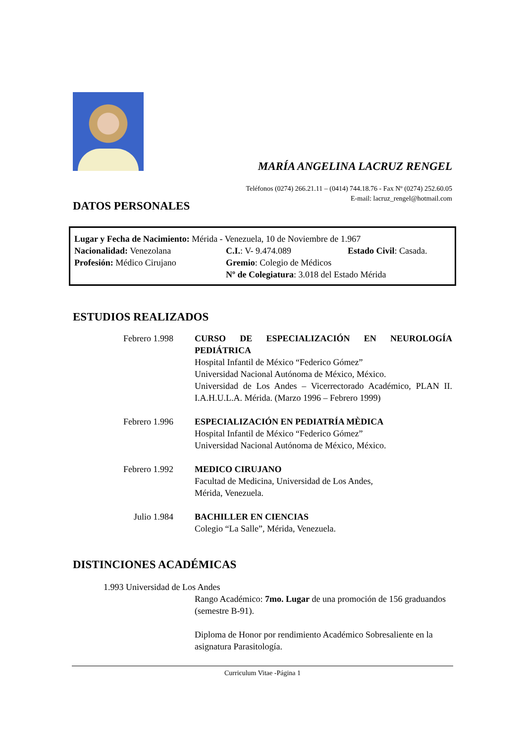MARÍA ANGELINA LACRUZ RENGEL
Teléfonos (0274) 266.21.11 – (0414) 744.18.76 - Fax Nº (0274) 252.60.05
E-mail: lacruz_rengel@hotmail.com
DATOS PERSONALES
Lugar y Fecha de Nacimiento: Mérida - Venezuela, 10 de Noviembre de 1.967
| Nacionalidad: Venezolana | C.I. : V- 9.474.089 | Estado Civil : Casada. |
| Profesión: Médico Cirujano | Gremio : Colegio de Médicos | |
| | Nº de Colegiatura : 3.018 del Estado Mérida | |
ESTUDIOS REALIZADOS
| Febrero 1.998 | CURSO DE ESPECIALIZACIÓN EN NEUROLOGÍA PEDIÁTRICA Hospital Infantil de México “Federico Gómez” Universidad Nacional Autónoma de México, México. Universidad de Los Andes – Vicerrectorado Académico, PLAN II. I.A.H.U.L.A. Mérida. (Marzo 1996 – Febrero 1999) |
| Febrero 1.996 | ESPECIALIZACIÓN EN PEDIATRÍA MÈDICA Hospital Infantil de México “Federico Gómez” Universidad Nacional Autónoma de México, México. |
| Febrero 1.992 | MEDICO CIRUJANO Facultad de Medicina, Universidad de Los Andes, Mérida, Venezuela. |
| Julio 1.984 | BACHILLER EN CIENCIAS Colegio “La Salle”, Mérida, Venezuela. |
DISTINCIONES ACADÉMICAS
1.993 Universidad de Los Andes
Rango Académico: 7mo. Lugar de una promoción de 156 graduandos (semestre B-91).
Diploma de Honor por rendimiento Académico Sobresaliente en la asignatura Parasitología.
Curriculum Vitae -Página 1